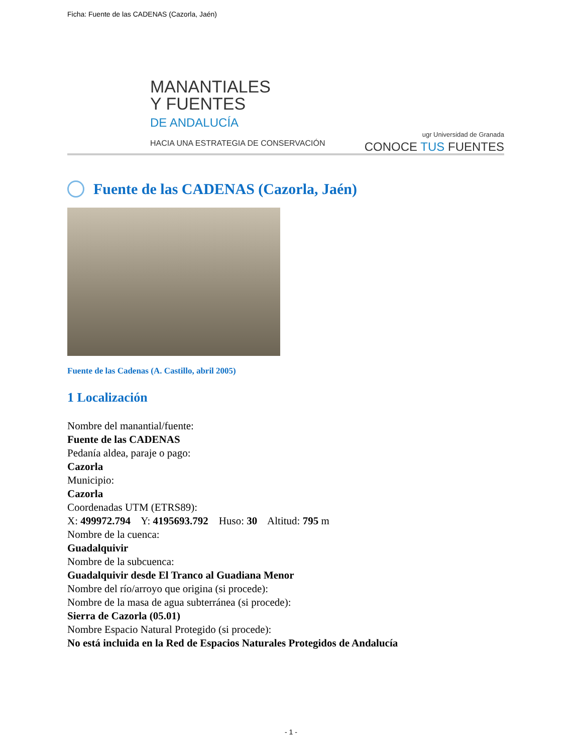Ficha: Fuente de las CADENAS (Cazorla, Jaén)
MANANTIALES
Y FUENTES
DE ANDALUCÍA
HACIA UNA ESTRATEGIA DE CONSERVACIÓN
ugr Universidad de Granada
CONOCE TUS FUENTES
Fuente de las CADENAS (Cazorla, Jaén)
Fuente de las Cadenas (A. Castillo, abril 2005)
1 Localización
Nombre del manantial/fuente:
Fuente de las CADENAS
Pedanía aldea, paraje o pago:
Cazorla
Municipio:
Cazorla
Coordenadas UTM (ETRS89):
X: 499972.794 Y: 4195693.792 Huso: 30 Altitud: 795 m
Nombre de la cuenca:
Guadalquivir
Nombre de la subcuenca:
Guadalquivir desde El Tranco al Guadiana Menor
Nombre del río/arroyo que origina (si procede):
Nombre de la masa de agua subterránea (si procede):
Sierra de Cazorla (05.01)
Nombre Espacio Natural Protegido (si procede):
No está incluida en la Red de Espacios Naturales Protegidos de Andalucía
- 1 -